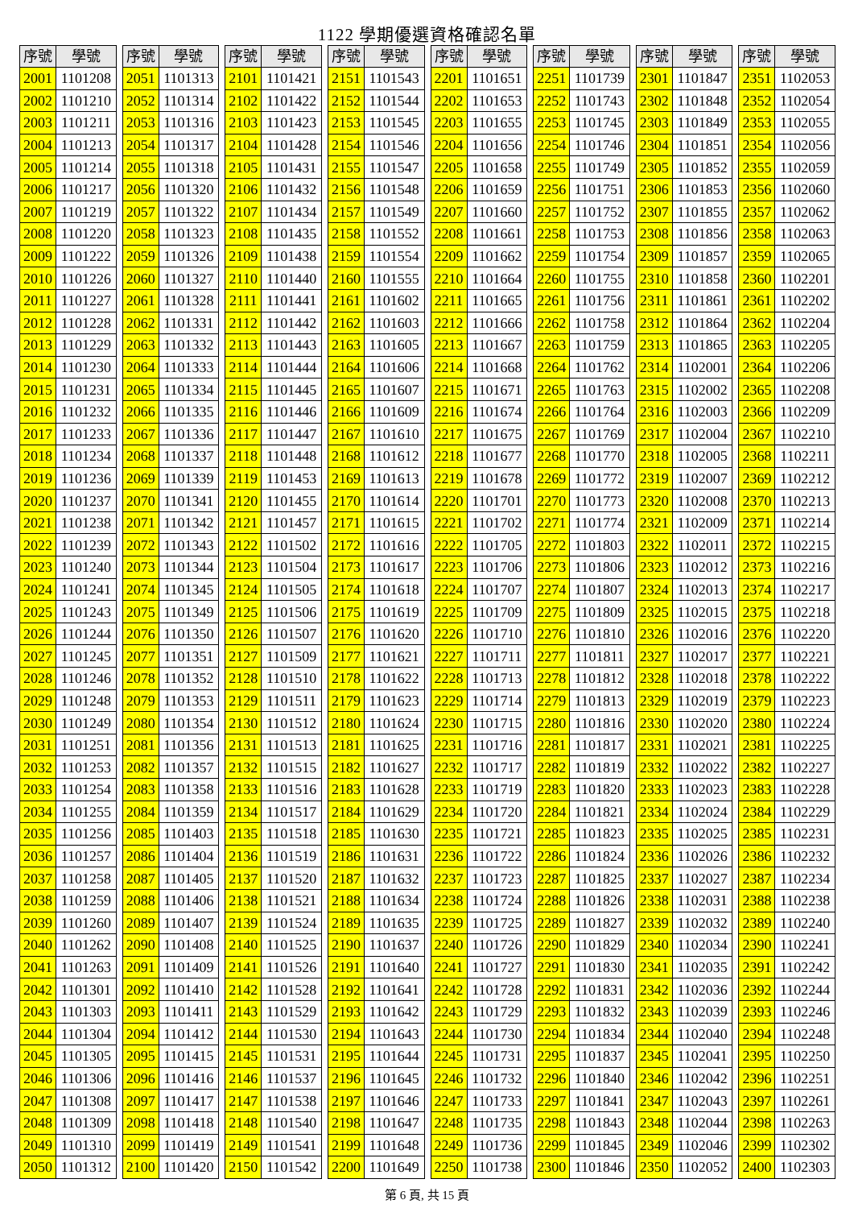1122 學期優選資格確認名單
| 序號 | 學號 |
| --- | --- |
| 2001 | 1101208 |
| 2002 | 1101210 |
| 2003 | 1101211 |
| 2004 | 1101213 |
| 2005 | 1101214 |
| 2006 | 1101217 |
| 2007 | 1101219 |
| 2008 | 1101220 |
| 2009 | 1101222 |
| 2010 | 1101226 |
| 2011 | 1101227 |
| 2012 | 1101228 |
| 2013 | 1101229 |
| 2014 | 1101230 |
| 2015 | 1101231 |
| 2016 | 1101232 |
| 2017 | 1101233 |
| 2018 | 1101234 |
| 2019 | 1101236 |
| 2020 | 1101237 |
| 2021 | 1101238 |
| 2022 | 1101239 |
| 2023 | 1101240 |
| 2024 | 1101241 |
| 2025 | 1101243 |
| 2026 | 1101244 |
| 2027 | 1101245 |
| 2028 | 1101246 |
| 2029 | 1101248 |
| 2030 | 1101249 |
| 2031 | 1101251 |
| 2032 | 1101253 |
| 2033 | 1101254 |
| 2034 | 1101255 |
| 2035 | 1101256 |
| 2036 | 1101257 |
| 2037 | 1101258 |
| 2038 | 1101259 |
| 2039 | 1101260 |
| 2040 | 1101262 |
| 2041 | 1101263 |
| 2042 | 1101301 |
| 2043 | 1101303 |
| 2044 | 1101304 |
| 2045 | 1101305 |
| 2046 | 1101306 |
| 2047 | 1101308 |
| 2048 | 1101309 |
| 2049 | 1101310 |
| 2050 | 1101312 |
| 序號 | 學號 |
| --- | --- |
| 2051 | 1101313 |
| 2052 | 1101314 |
| 2053 | 1101316 |
| 2054 | 1101317 |
| 2055 | 1101318 |
| 2056 | 1101320 |
| 2057 | 1101322 |
| 2058 | 1101323 |
| 2059 | 1101326 |
| 2060 | 1101327 |
| 2061 | 1101328 |
| 2062 | 1101331 |
| 2063 | 1101332 |
| 2064 | 1101333 |
| 2065 | 1101334 |
| 2066 | 1101335 |
| 2067 | 1101336 |
| 2068 | 1101337 |
| 2069 | 1101339 |
| 2070 | 1101341 |
| 2071 | 1101342 |
| 2072 | 1101343 |
| 2073 | 1101344 |
| 2074 | 1101345 |
| 2075 | 1101349 |
| 2076 | 1101350 |
| 2077 | 1101351 |
| 2078 | 1101352 |
| 2079 | 1101353 |
| 2080 | 1101354 |
| 2081 | 1101356 |
| 2082 | 1101357 |
| 2083 | 1101358 |
| 2084 | 1101359 |
| 2085 | 1101403 |
| 2086 | 1101404 |
| 2087 | 1101405 |
| 2088 | 1101406 |
| 2089 | 1101407 |
| 2090 | 1101408 |
| 2091 | 1101409 |
| 2092 | 1101410 |
| 2093 | 1101411 |
| 2094 | 1101412 |
| 2095 | 1101415 |
| 2096 | 1101416 |
| 2097 | 1101417 |
| 2098 | 1101418 |
| 2099 | 1101419 |
| 2100 | 1101420 |
| 序號 | 學號 |
| --- | --- |
| 2101 | 1101421 |
| 2102 | 1101422 |
| 2103 | 1101423 |
| 2104 | 1101428 |
| 2105 | 1101431 |
| 2106 | 1101432 |
| 2107 | 1101434 |
| 2108 | 1101435 |
| 2109 | 1101438 |
| 2110 | 1101440 |
| 2111 | 1101441 |
| 2112 | 1101442 |
| 2113 | 1101443 |
| 2114 | 1101444 |
| 2115 | 1101445 |
| 2116 | 1101446 |
| 2117 | 1101447 |
| 2118 | 1101448 |
| 2119 | 1101453 |
| 2120 | 1101455 |
| 2121 | 1101457 |
| 2122 | 1101502 |
| 2123 | 1101504 |
| 2124 | 1101505 |
| 2125 | 1101506 |
| 2126 | 1101507 |
| 2127 | 1101509 |
| 2128 | 1101510 |
| 2129 | 1101511 |
| 2130 | 1101512 |
| 2131 | 1101513 |
| 2132 | 1101515 |
| 2133 | 1101516 |
| 2134 | 1101517 |
| 2135 | 1101518 |
| 2136 | 1101519 |
| 2137 | 1101520 |
| 2138 | 1101521 |
| 2139 | 1101524 |
| 2140 | 1101525 |
| 2141 | 1101526 |
| 2142 | 1101528 |
| 2143 | 1101529 |
| 2144 | 1101530 |
| 2145 | 1101531 |
| 2146 | 1101537 |
| 2147 | 1101538 |
| 2148 | 1101540 |
| 2149 | 1101541 |
| 2150 | 1101542 |
| 序號 | 學號 |
| --- | --- |
| 2151 | 1101543 |
| 2152 | 1101544 |
| 2153 | 1101545 |
| 2154 | 1101546 |
| 2155 | 1101547 |
| 2156 | 1101548 |
| 2157 | 1101549 |
| 2158 | 1101552 |
| 2159 | 1101554 |
| 2160 | 1101555 |
| 2161 | 1101602 |
| 2162 | 1101603 |
| 2163 | 1101605 |
| 2164 | 1101606 |
| 2165 | 1101607 |
| 2166 | 1101609 |
| 2167 | 1101610 |
| 2168 | 1101612 |
| 2169 | 1101613 |
| 2170 | 1101614 |
| 2171 | 1101615 |
| 2172 | 1101616 |
| 2173 | 1101617 |
| 2174 | 1101618 |
| 2175 | 1101619 |
| 2176 | 1101620 |
| 2177 | 1101621 |
| 2178 | 1101622 |
| 2179 | 1101623 |
| 2180 | 1101624 |
| 2181 | 1101625 |
| 2182 | 1101627 |
| 2183 | 1101628 |
| 2184 | 1101629 |
| 2185 | 1101630 |
| 2186 | 1101631 |
| 2187 | 1101632 |
| 2188 | 1101634 |
| 2189 | 1101635 |
| 2190 | 1101637 |
| 2191 | 1101640 |
| 2192 | 1101641 |
| 2193 | 1101642 |
| 2194 | 1101643 |
| 2195 | 1101644 |
| 2196 | 1101645 |
| 2197 | 1101646 |
| 2198 | 1101647 |
| 2199 | 1101648 |
| 2200 | 1101649 |
| 序號 | 學號 |
| --- | --- |
| 2201 | 1101651 |
| 2202 | 1101653 |
| 2203 | 1101655 |
| 2204 | 1101656 |
| 2205 | 1101658 |
| 2206 | 1101659 |
| 2207 | 1101660 |
| 2208 | 1101661 |
| 2209 | 1101662 |
| 2210 | 1101664 |
| 2211 | 1101665 |
| 2212 | 1101666 |
| 2213 | 1101667 |
| 2214 | 1101668 |
| 2215 | 1101671 |
| 2216 | 1101674 |
| 2217 | 1101675 |
| 2218 | 1101677 |
| 2219 | 1101678 |
| 2220 | 1101701 |
| 2221 | 1101702 |
| 2222 | 1101705 |
| 2223 | 1101706 |
| 2224 | 1101707 |
| 2225 | 1101709 |
| 2226 | 1101710 |
| 2227 | 1101711 |
| 2228 | 1101713 |
| 2229 | 1101714 |
| 2230 | 1101715 |
| 2231 | 1101716 |
| 2232 | 1101717 |
| 2233 | 1101719 |
| 2234 | 1101720 |
| 2235 | 1101721 |
| 2236 | 1101722 |
| 2237 | 1101723 |
| 2238 | 1101724 |
| 2239 | 1101725 |
| 2240 | 1101726 |
| 2241 | 1101727 |
| 2242 | 1101728 |
| 2243 | 1101729 |
| 2244 | 1101730 |
| 2245 | 1101731 |
| 2246 | 1101732 |
| 2247 | 1101733 |
| 2248 | 1101735 |
| 2249 | 1101736 |
| 2250 | 1101738 |
| 序號 | 學號 |
| --- | --- |
| 2251 | 1101739 |
| 2252 | 1101743 |
| 2253 | 1101745 |
| 2254 | 1101746 |
| 2255 | 1101749 |
| 2256 | 1101751 |
| 2257 | 1101752 |
| 2258 | 1101753 |
| 2259 | 1101754 |
| 2260 | 1101755 |
| 2261 | 1101756 |
| 2262 | 1101758 |
| 2263 | 1101759 |
| 2264 | 1101762 |
| 2265 | 1101763 |
| 2266 | 1101764 |
| 2267 | 1101769 |
| 2268 | 1101770 |
| 2269 | 1101772 |
| 2270 | 1101773 |
| 2271 | 1101774 |
| 2272 | 1101803 |
| 2273 | 1101806 |
| 2274 | 1101807 |
| 2275 | 1101809 |
| 2276 | 1101810 |
| 2277 | 1101811 |
| 2278 | 1101812 |
| 2279 | 1101813 |
| 2280 | 1101816 |
| 2281 | 1101817 |
| 2282 | 1101819 |
| 2283 | 1101820 |
| 2284 | 1101821 |
| 2285 | 1101823 |
| 2286 | 1101824 |
| 2287 | 1101825 |
| 2288 | 1101826 |
| 2289 | 1101827 |
| 2290 | 1101829 |
| 2291 | 1101830 |
| 2292 | 1101831 |
| 2293 | 1101832 |
| 2294 | 1101834 |
| 2295 | 1101837 |
| 2296 | 1101840 |
| 2297 | 1101841 |
| 2298 | 1101843 |
| 2299 | 1101845 |
| 2300 | 1101846 |
| 序號 | 學號 |
| --- | --- |
| 2301 | 1101847 |
| 2302 | 1101848 |
| 2303 | 1101849 |
| 2304 | 1101851 |
| 2305 | 1101852 |
| 2306 | 1101853 |
| 2307 | 1101855 |
| 2308 | 1101856 |
| 2309 | 1101857 |
| 2310 | 1101858 |
| 2311 | 1101861 |
| 2312 | 1101864 |
| 2313 | 1101865 |
| 2314 | 1102001 |
| 2315 | 1102002 |
| 2316 | 1102003 |
| 2317 | 1102004 |
| 2318 | 1102005 |
| 2319 | 1102007 |
| 2320 | 1102008 |
| 2321 | 1102009 |
| 2322 | 1102011 |
| 2323 | 1102012 |
| 2324 | 1102013 |
| 2325 | 1102015 |
| 2326 | 1102016 |
| 2327 | 1102017 |
| 2328 | 1102018 |
| 2329 | 1102019 |
| 2330 | 1102020 |
| 2331 | 1102021 |
| 2332 | 1102022 |
| 2333 | 1102023 |
| 2334 | 1102024 |
| 2335 | 1102025 |
| 2336 | 1102026 |
| 2337 | 1102027 |
| 2338 | 1102031 |
| 2339 | 1102032 |
| 2340 | 1102034 |
| 2341 | 1102035 |
| 2342 | 1102036 |
| 2343 | 1102039 |
| 2344 | 1102040 |
| 2345 | 1102041 |
| 2346 | 1102042 |
| 2347 | 1102043 |
| 2348 | 1102044 |
| 2349 | 1102046 |
| 2350 | 1102052 |
| 序號 | 學號 |
| --- | --- |
| 2351 | 1102053 |
| 2352 | 1102054 |
| 2353 | 1102055 |
| 2354 | 1102056 |
| 2355 | 1102059 |
| 2356 | 1102060 |
| 2357 | 1102062 |
| 2358 | 1102063 |
| 2359 | 1102065 |
| 2360 | 1102201 |
| 2361 | 1102202 |
| 2362 | 1102204 |
| 2363 | 1102205 |
| 2364 | 1102206 |
| 2365 | 1102208 |
| 2366 | 1102209 |
| 2367 | 1102210 |
| 2368 | 1102211 |
| 2369 | 1102212 |
| 2370 | 1102213 |
| 2371 | 1102214 |
| 2372 | 1102215 |
| 2373 | 1102216 |
| 2374 | 1102217 |
| 2375 | 1102218 |
| 2376 | 1102220 |
| 2377 | 1102221 |
| 2378 | 1102222 |
| 2379 | 1102223 |
| 2380 | 1102224 |
| 2381 | 1102225 |
| 2382 | 1102227 |
| 2383 | 1102228 |
| 2384 | 1102229 |
| 2385 | 1102231 |
| 2386 | 1102232 |
| 2387 | 1102234 |
| 2388 | 1102238 |
| 2389 | 1102240 |
| 2390 | 1102241 |
| 2391 | 1102242 |
| 2392 | 1102244 |
| 2393 | 1102246 |
| 2394 | 1102248 |
| 2395 | 1102250 |
| 2396 | 1102251 |
| 2397 | 1102261 |
| 2398 | 1102263 |
| 2399 | 1102302 |
| 2400 | 1102303 |
第 6 頁, 共 15 頁